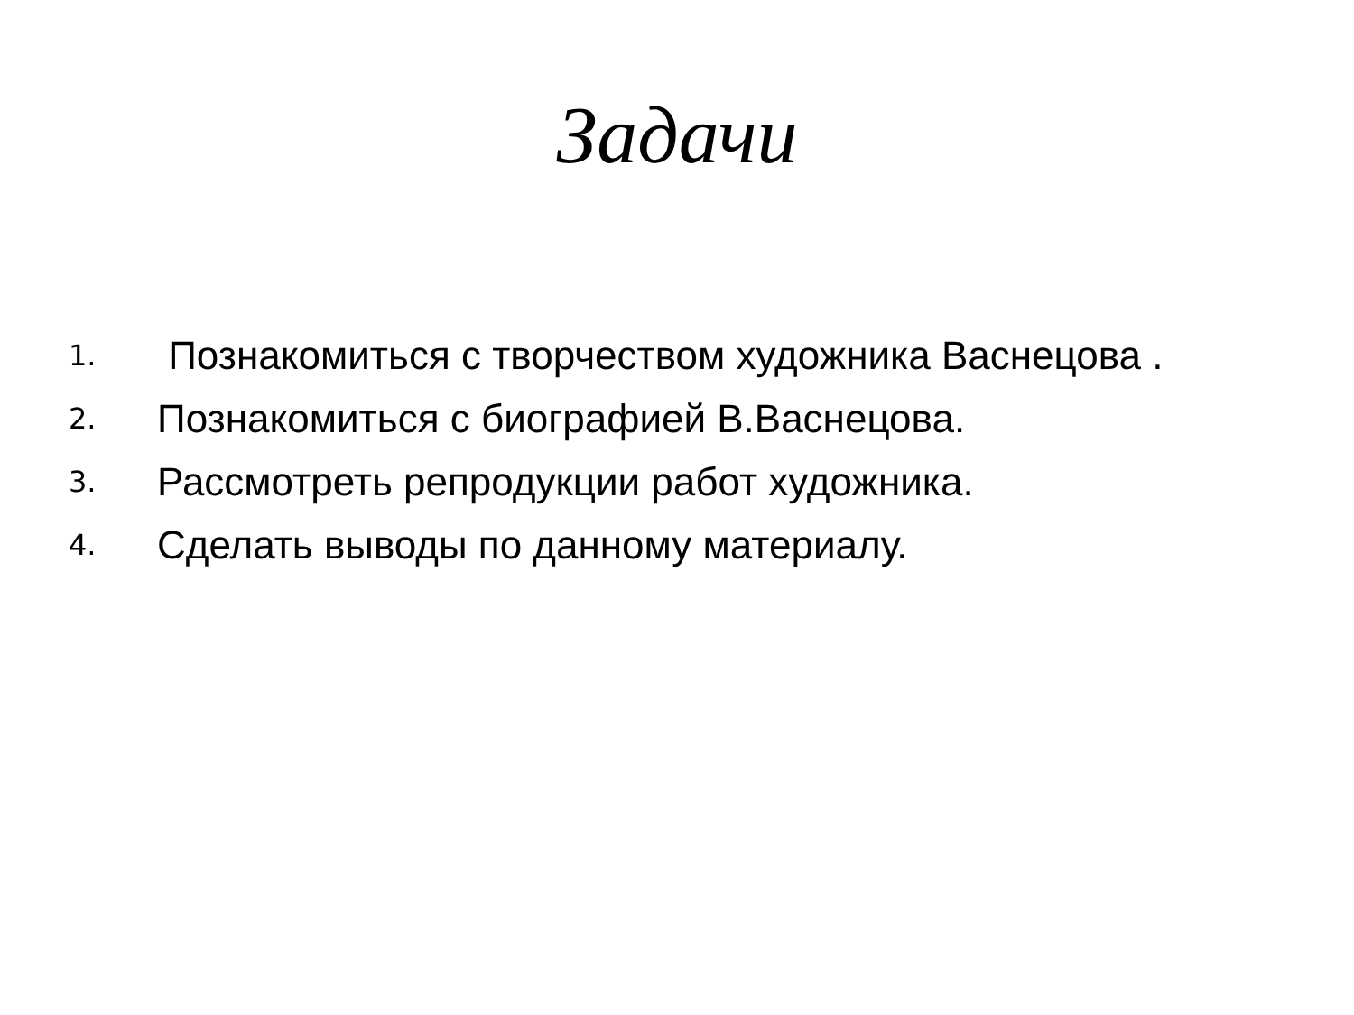Задачи
1. Познакомиться с творчеством художника Васнецова .
2. Познакомиться с биографией В.Васнецова.
3. Рассмотреть репродукции работ художника.
4. Сделать выводы по данному материалу.